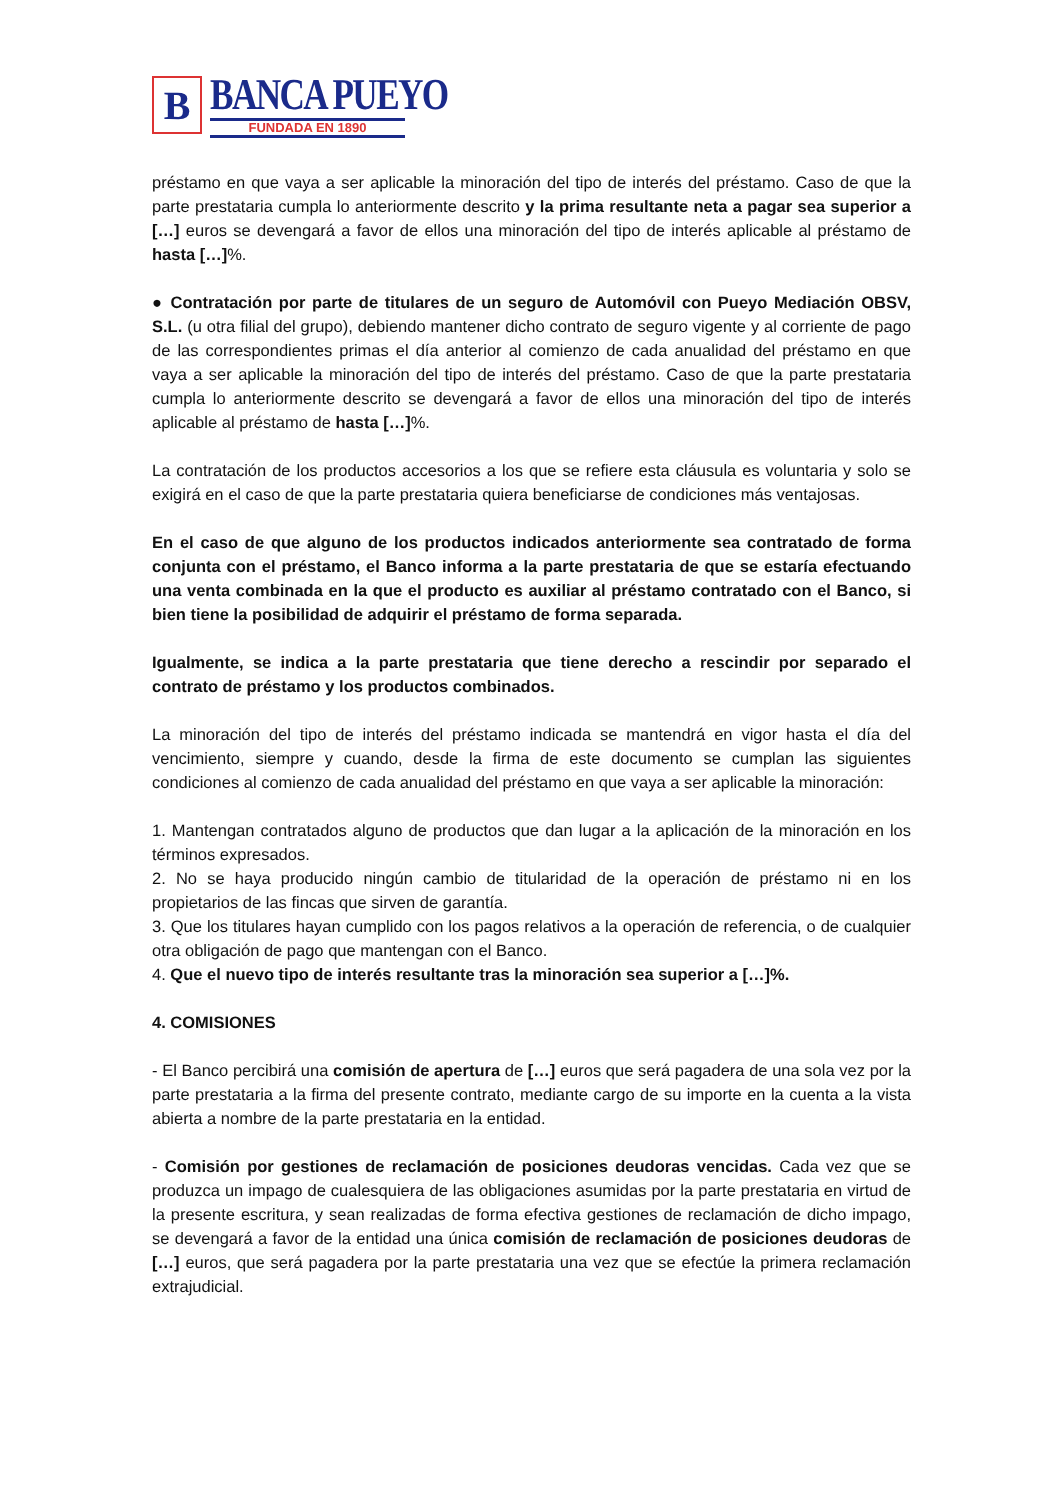B
BANCA PUEYO
FUNDADA EN 1890
préstamo en que vaya a ser aplicable la minoración del tipo de interés del préstamo. Caso de que la parte prestataria cumpla lo anteriormente descrito y la prima resultante neta a pagar sea superior a […] euros se devengará a favor de ellos una minoración del tipo de interés aplicable al préstamo de hasta […]%.
● Contratación por parte de titulares de un seguro de Automóvil con Pueyo Mediación OBSV, S.L. (u otra filial del grupo), debiendo mantener dicho contrato de seguro vigente y al corriente de pago de las correspondientes primas el día anterior al comienzo de cada anualidad del préstamo en que vaya a ser aplicable la minoración del tipo de interés del préstamo. Caso de que la parte prestataria cumpla lo anteriormente descrito se devengará a favor de ellos una minoración del tipo de interés aplicable al préstamo de hasta […]%.
La contratación de los productos accesorios a los que se refiere esta cláusula es voluntaria y solo se exigirá en el caso de que la parte prestataria quiera beneficiarse de condiciones más ventajosas.
En el caso de que alguno de los productos indicados anteriormente sea contratado de forma conjunta con el préstamo, el Banco informa a la parte prestataria de que se estaría efectuando una venta combinada en la que el producto es auxiliar al préstamo contratado con el Banco, si bien tiene la posibilidad de adquirir el préstamo de forma separada.
Igualmente, se indica a la parte prestataria que tiene derecho a rescindir por separado el contrato de préstamo y los productos combinados.
La minoración del tipo de interés del préstamo indicada se mantendrá en vigor hasta el día del vencimiento, siempre y cuando, desde la firma de este documento se cumplan las siguientes condiciones al comienzo de cada anualidad del préstamo en que vaya a ser aplicable la minoración:
1. Mantengan contratados alguno de productos que dan lugar a la aplicación de la minoración en los términos expresados.
2. No se haya producido ningún cambio de titularidad de la operación de préstamo ni en los propietarios de las fincas que sirven de garantía.
3. Que los titulares hayan cumplido con los pagos relativos a la operación de referencia, o de cualquier otra obligación de pago que mantengan con el Banco.
4. Que el nuevo tipo de interés resultante tras la minoración sea superior a […]%.
4. COMISIONES
- El Banco percibirá una comisión de apertura de […] euros que será pagadera de una sola vez por la parte prestataria a la firma del presente contrato, mediante cargo de su importe en la cuenta a la vista abierta a nombre de la parte prestataria en la entidad.
- Comisión por gestiones de reclamación de posiciones deudoras vencidas. Cada vez que se produzca un impago de cualesquiera de las obligaciones asumidas por la parte prestataria en virtud de la presente escritura, y sean realizadas de forma efectiva gestiones de reclamación de dicho impago, se devengará a favor de la entidad una única comisión de reclamación de posiciones deudoras de […] euros, que será pagadera por la parte prestataria una vez que se efectúe la primera reclamación extrajudicial.